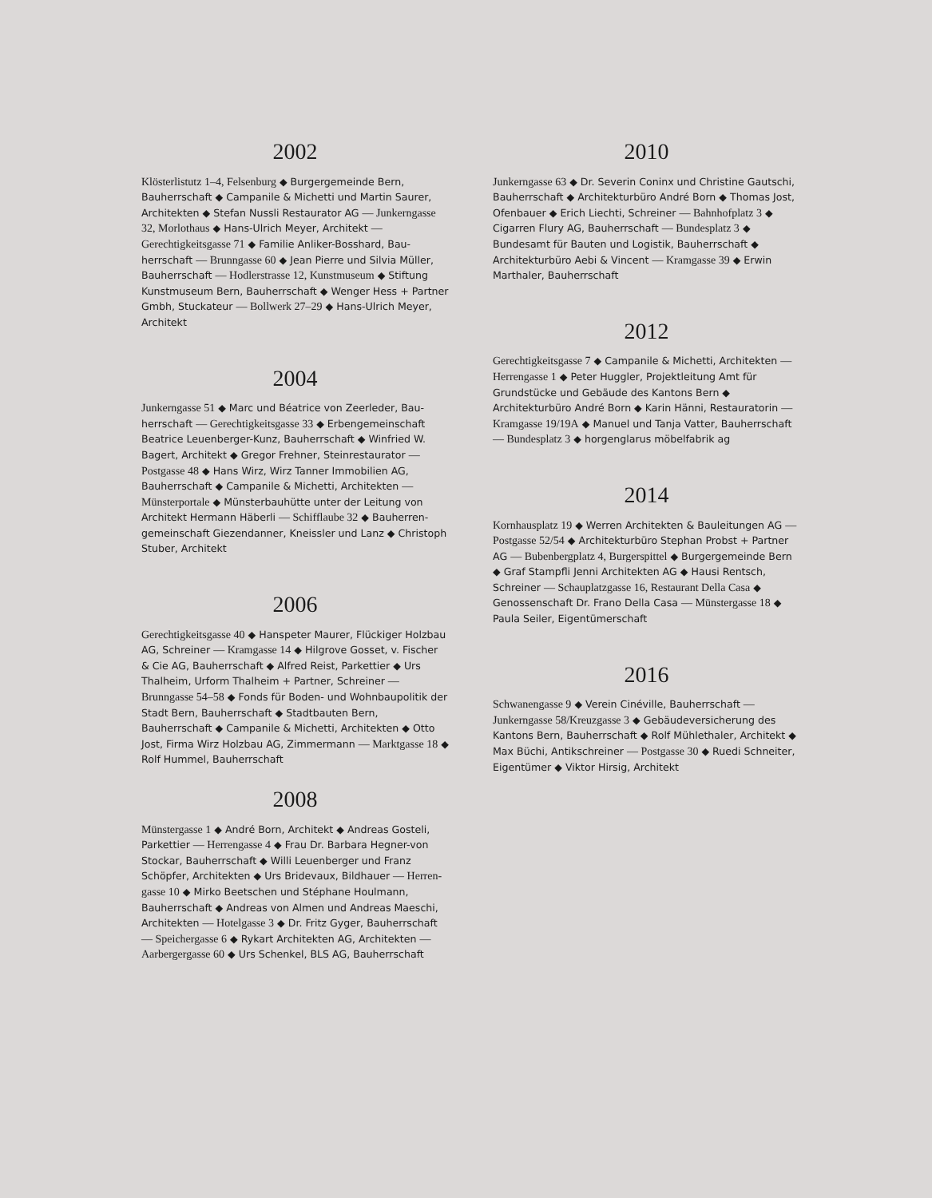2002
Klösterlistutz 1–4, Felsenburg ◆ Burgergemeinde Bern, Bauherrschaft ◆ Campanile & Michetti und Martin Saurer, Architekten ◆ Stefan Nussli Restaurator AG — Junkern­gasse 32, Morlothaus ◆ Hans-Ulrich Meyer, Architekt — Gerechtigkeitsgasse 71 ◆ Familie Anliker-Bosshard, Bau­herrschaft — Brunngasse 60 ◆ Jean Pierre und Silvia Müller, Bauherrschaft — Hodlerstrasse 12, Kunstmuseum ◆ Stiftung Kunstmuseum Bern, Bauherrschaft ◆ Wenger Hess + Partner Gmbh, Stuckateur — Bollwerk 27–29 ◆ Hans-Ulrich Meyer, Architekt
2004
Junkerngasse 51 ◆ Marc und Béatrice von Zeerleder, Bau­herrschaft — Gerechtigkeitsgasse 33 ◆ Erbengemeinschaft Beatrice Leuenberger-Kunz, Bauherrschaft ◆ Winfried W. Bagert, Architekt ◆ Gregor Frehner, Steinrestaurator — Postgasse 48 ◆ Hans Wirz, Wirz Tanner Immobilien AG, Bauherrschaft ◆ Campanile & Michetti, Architekten — Münsterportale ◆ Münsterbauhütte unter der Leitung von Architekt Hermann Häberli — Schifflaube 32 ◆ Bauherren­gemeinschaft Giezendanner, Kneissler und Lanz ◆ Christoph Stuber, Architekt
2006
Gerechtigkeitsgasse 40 ◆ Hanspeter Maurer, Flückiger Holzbau AG, Schreiner — Kramgasse 14 ◆ Hilgrove Gosset, v. Fischer & Cie AG, Bauherrschaft ◆ Alfred Reist, Parket­tier ◆ Urs Thalheim, Urform Thalheim + Partner, Schreiner — Brunngasse 54–58 ◆ Fonds für Boden- und Wohnbau­politik der Stadt Bern, Bauherrschaft ◆ Stadtbauten Bern, Bauherrschaft ◆ Campanile & Michetti, Architekten ◆ Otto Jost, Firma Wirz Holzbau AG, Zimmermann — Marktgasse 18 ◆ Rolf Hummel, Bauherrschaft
2008
Münstergasse 1 ◆ André Born, Architekt ◆ Andreas Gosteli, Parkettier — Herrengasse 4 ◆ Frau Dr. Barbara Hegner-von Stockar, Bauherrschaft ◆ Willi Leuenberger und Franz Schöpfer, Architekten ◆ Urs Bridevaux, Bildhauer — Herren­gasse 10 ◆ Mirko Beetschen und Stéphane Houlmann, Bauherrschaft ◆ Andreas von Almen und Andreas Maeschi, Architekten — Hotelgasse 3 ◆ Dr. Fritz Gyger, Bauherrschaft — Speichergasse 6 ◆ Rykart Architekten AG, Architekten — Aarbergergasse 60 ◆ Urs Schenkel, BLS AG, Bauherrschaft
2010
Junkerngasse 63 ◆ Dr. Severin Coninx und Christine Gautschi, Bauherrschaft ◆ Architekturbüro André Born ◆ Thomas Jost, Ofenbauer ◆ Erich Liechti, Schreiner — Bahnhofplatz 3 ◆ Cigarren Flury AG, Bauherrschaft — Bundesplatz 3 ◆ Bundesamt für Bauten und Logistik, Bauherrschaft ◆ Architekturbüro Aebi & Vincent — Kramgasse 39 ◆ Erwin Marthaler, Bauherrschaft
2012
Gerechtigkeitsgasse 7 ◆ Campanile & Michetti, Architekten — Herrengasse 1 ◆ Peter Huggler, Projektleitung Amt für Grundstücke und Gebäude des Kantons Bern ◆ Architekturbüro André Born ◆ Karin Hänni, Restauratorin — Kramgasse 19/19A ◆ Manuel und Tanja Vatter, Bauherrschaft — Bundesplatz 3 ◆ horgenglarus möbelfabrik ag
2014
Kornhausplatz 19 ◆ Werren Architekten & Bauleitungen AG — Postgasse 52/54 ◆ Architekturbüro Stephan Probst + Partner AG — Bubenbergplatz 4, Burgerspittel ◆ Burger­gemeinde Bern ◆ Graf Stampfli Jenni Architekten AG ◆ Hausi Rentsch, Schreiner — Schauplatzgasse 16, Restaurant Della Casa ◆ Genossenschaft Dr. Frano Della Casa — Münstergasse 18 ◆ Paula Seiler, Eigentümerschaft
2016
Schwanengasse 9 ◆ Verein Cinéville, Bauherrschaft — Junkerngasse 58/Kreuzgasse 3 ◆ Gebäudeversicherung des Kantons Bern, Bauherrschaft ◆ Rolf Mühlethaler, Architekt ◆ Max Büchi, Antikschreiner — Postgasse 30 ◆ Ruedi Schneiter, Eigentümer ◆ Viktor Hirsig, Architekt